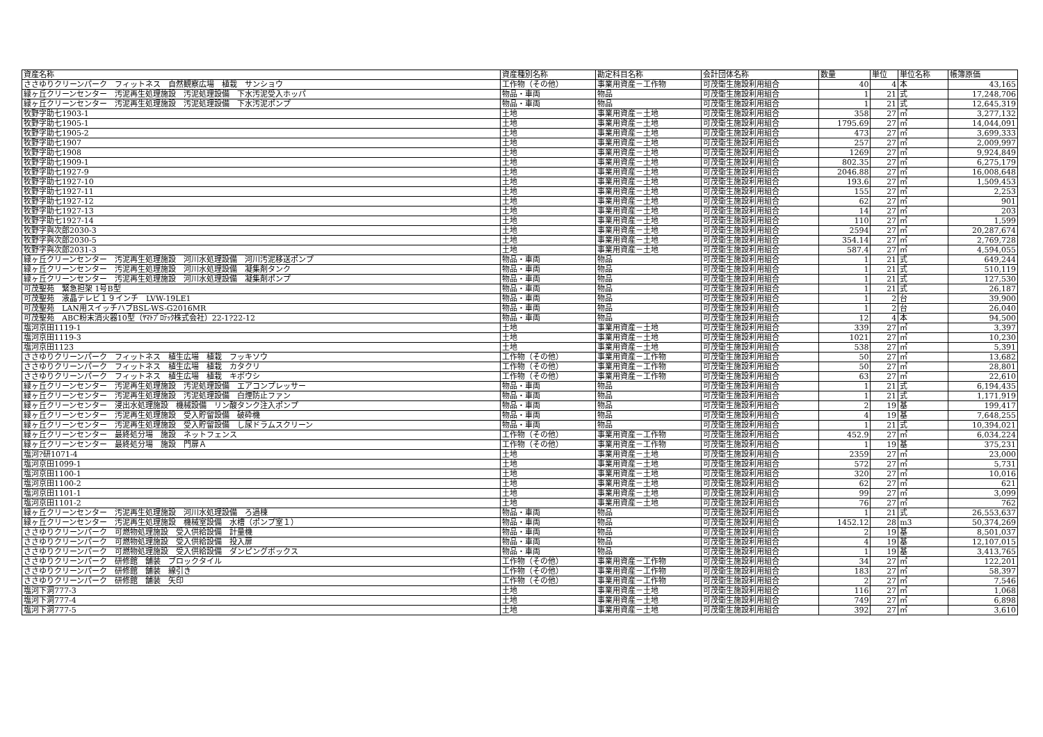| 資産名称 | 資産種別名称 | 勘定科目名称 | 会計団体名称 | 数量 | 単位 | 単位名称 | 帳簿原価 |
| --- | --- | --- | --- | --- | --- | --- | --- |
| ささゆりクリーンパーク フィットネス 自然観察広場 植栽 サンショウ | 工作物（その他） | 事業用資産－工作物 | 可茂衛生施設利用組合 | 40 | 4 | 本 | 43,165 |
| 緑ヶ丘クリーンセンター 汚泥再生処理施設 汚泥処理設備 下水汚泥受入ホッパ | 物品・車両 | 物品 | 可茂衛生施設利用組合 | 1 | 21 | 式 | 17,248,706 |
| 緑ヶ丘クリーンセンター 汚泥再生処理施設 汚泥処理設備 下水汚泥ポンプ | 物品・車両 | 物品 | 可茂衛生施設利用組合 | 1 | 21 | 式 | 12,645,319 |
| 牧野字助七1903-1 | 土地 | 事業用資産－土地 | 可茂衛生施設利用組合 | 358 | 27 | ㎡ | 3,277,132 |
| 牧野字助七1905-1 | 土地 | 事業用資産－土地 | 可茂衛生施設利用組合 | 1795.69 | 27 | ㎡ | 14,044,091 |
| 牧野字助七1905-2 | 土地 | 事業用資産－土地 | 可茂衛生施設利用組合 | 473 | 27 | ㎡ | 3,699,333 |
| 牧野字助七1907 | 土地 | 事業用資産－土地 | 可茂衛生施設利用組合 | 257 | 27 | ㎡ | 2,009,997 |
| 牧野字助七1908 | 土地 | 事業用資産－土地 | 可茂衛生施設利用組合 | 1269 | 27 | ㎡ | 9,924,849 |
| 牧野字助七1909-1 | 土地 | 事業用資産－土地 | 可茂衛生施設利用組合 | 802.35 | 27 | ㎡ | 6,275,179 |
| 牧野字助七1927-9 | 土地 | 事業用資産－土地 | 可茂衛生施設利用組合 | 2046.88 | 27 | ㎡ | 16,008,648 |
| 牧野字助七1927-10 | 土地 | 事業用資産－土地 | 可茂衛生施設利用組合 | 193.6 | 27 | ㎡ | 1,509,453 |
| 牧野字助七1927-11 | 土地 | 事業用資産－土地 | 可茂衛生施設利用組合 | 155 | 27 | ㎡ | 2,253 |
| 牧野字助七1927-12 | 土地 | 事業用資産－土地 | 可茂衛生施設利用組合 | 62 | 27 | ㎡ | 901 |
| 牧野字助七1927-13 | 土地 | 事業用資産－土地 | 可茂衛生施設利用組合 | 14 | 27 | ㎡ | 203 |
| 牧野字助七1927-14 | 土地 | 事業用資産－土地 | 可茂衛生施設利用組合 | 110 | 27 | ㎡ | 1,599 |
| 牧野字與次郎2030-3 | 土地 | 事業用資産－土地 | 可茂衛生施設利用組合 | 2594 | 27 | ㎡ | 20,287,674 |
| 牧野字與次郎2030-5 | 土地 | 事業用資産－土地 | 可茂衛生施設利用組合 | 354.14 | 27 | ㎡ | 2,769,728 |
| 牧野字與次郎2031-3 | 土地 | 事業用資産－土地 | 可茂衛生施設利用組合 | 587.4 | 27 | ㎡ | 4,594,055 |
| 緑ヶ丘クリーンセンター 汚泥再生処理施設 河川水処理設備 河川汚泥移送ポンプ | 物品・車両 | 物品 | 可茂衛生施設利用組合 | 1 | 21 | 式 | 649,244 |
| 緑ヶ丘クリーンセンター 汚泥再生処理施設 河川水処理設備 凝集剤タンク | 物品・車両 | 物品 | 可茂衛生施設利用組合 | 1 | 21 | 式 | 510,119 |
| 緑ヶ丘クリーンセンター 汚泥再生処理施設 河川水処理設備 凝集剤ポンプ | 物品・車両 | 物品 | 可茂衛生施設利用組合 | 1 | 21 | 式 | 127,530 |
| 可茂聖苑 緊急担架 1号B型 | 物品・車両 | 物品 | 可茂衛生施設利用組合 | 1 | 21 | 式 | 26,187 |
| 可茂聖苑 液晶テレビ１９インチ LVW-19LE1 | 物品・車両 | 物品 | 可茂衛生施設利用組合 | 1 | 2 | 台 | 39,900 |
| 可茂聖苑 LAN用スイッチハブBSL-WS-G2016MR | 物品・車両 | 物品 | 可茂衛生施設利用組合 | 1 | 2 | 台 | 26,040 |
| 可茂聖苑 ABC粉末消火器10型（ﾔﾏﾄﾌﾟﾛﾃｯｸ株式会社）22-1?22-12 | 物品・車両 | 物品 | 可茂衛生施設利用組合 | 12 | 4 | 本 | 94,500 |
| 塩河京田1119-1 | 土地 | 事業用資産－土地 | 可茂衛生施設利用組合 | 339 | 27 | ㎡ | 3,397 |
| 塩河京田1119-3 | 土地 | 事業用資産－土地 | 可茂衛生施設利用組合 | 1021 | 27 | ㎡ | 10,230 |
| 塩河京田1123 | 土地 | 事業用資産－土地 | 可茂衛生施設利用組合 | 538 | 27 | ㎡ | 5,391 |
| ささゆりクリーンパーク フィットネス 植生広場 植栽 フッキソウ | 工作物（その他） | 事業用資産－工作物 | 可茂衛生施設利用組合 | 50 | 27 | ㎡ | 13,682 |
| ささゆりクリーンパーク フィットネス 植生広場 植栽 カタクリ | 工作物（その他） | 事業用資産－工作物 | 可茂衛生施設利用組合 | 50 | 27 | ㎡ | 28,801 |
| ささゆりクリーンパーク フィットネス 植生広場 植栽 キボウシ | 工作物（その他） | 事業用資産－工作物 | 可茂衛生施設利用組合 | 63 | 27 | ㎡ | 22,610 |
| 緑ヶ丘クリーンセンター 汚泥再生処理施設 汚泥処理設備 エアコンプレッサー | 物品・車両 | 物品 | 可茂衛生施設利用組合 | 1 | 21 | 式 | 6,194,435 |
| 緑ヶ丘クリーンセンター 汚泥再生処理施設 汚泥処理設備 白煙防止ファン | 物品・車両 | 物品 | 可茂衛生施設利用組合 | 1 | 21 | 式 | 1,171,919 |
| 緑ヶ丘クリーンセンター 浸出水処理施設 機械設備 リン酸タンク注入ポンプ | 物品・車両 | 物品 | 可茂衛生施設利用組合 | 2 | 19 | 基 | 199,417 |
| 緑ヶ丘クリーンセンター 汚泥再生処理施設 受入貯留設備 破砕機 | 物品・車両 | 物品 | 可茂衛生施設利用組合 | 4 | 19 | 基 | 7,648,255 |
| 緑ヶ丘クリーンセンター 汚泥再生処理施設 受入貯留設備 し尿ドラムスクリーン | 物品・車両 | 物品 | 可茂衛生施設利用組合 | 1 | 21 | 式 | 10,394,021 |
| 緑ヶ丘クリーンセンター 最終処分場 施設 ネットフェンス | 工作物（その他） | 事業用資産－工作物 | 可茂衛生施設利用組合 | 452.9 | 27 | ㎡ | 6,034,224 |
| 緑ヶ丘クリーンセンター 最終処分場 施設 門扉Ａ | 工作物（その他） | 事業用資産－工作物 | 可茂衛生施設利用組合 | 1 | 19 | 基 | 375,231 |
| 塩河?研1071-4 | 土地 | 事業用資産－土地 | 可茂衛生施設利用組合 | 2359 | 27 | ㎡ | 23,000 |
| 塩河京田1099-1 | 土地 | 事業用資産－土地 | 可茂衛生施設利用組合 | 572 | 27 | ㎡ | 5,731 |
| 塩河京田1100-1 | 土地 | 事業用資産－土地 | 可茂衛生施設利用組合 | 320 | 27 | ㎡ | 10,016 |
| 塩河京田1100-2 | 土地 | 事業用資産－土地 | 可茂衛生施設利用組合 | 62 | 27 | ㎡ | 621 |
| 塩河京田1101-1 | 土地 | 事業用資産－土地 | 可茂衛生施設利用組合 | 99 | 27 | ㎡ | 3,099 |
| 塩河京田1101-2 | 土地 | 事業用資産－土地 | 可茂衛生施設利用組合 | 76 | 27 | ㎡ | 762 |
| 緑ヶ丘クリーンセンター 汚泥再生処理施設 河川水処理設備 ろ過棟 | 物品・車両 | 物品 | 可茂衛生施設利用組合 | 1 | 21 | 式 | 26,553,637 |
| 緑ヶ丘クリーンセンター 汚泥再生処理施設 機械室設備 水槽（ポンプ室１） | 物品・車両 | 物品 | 可茂衛生施設利用組合 | 1452.12 | 28 | m3 | 50,374,269 |
| ささゆりクリーンパーク 可燃物処理施設 受入供給設備 計量機 | 物品・車両 | 物品 | 可茂衛生施設利用組合 | 2 | 19 | 基 | 8,501,037 |
| ささゆりクリーンパーク 可燃物処理施設 受入供給設備 投入扉 | 物品・車両 | 物品 | 可茂衛生施設利用組合 | 4 | 19 | 基 | 12,107,015 |
| ささゆりクリーンパーク 可燃物処理施設 受入供給設備 ダンピングボックス | 物品・車両 | 物品 | 可茂衛生施設利用組合 | 1 | 19 | 基 | 3,413,765 |
| ささゆりクリーンパーク 研修館 舗装 ブロックタイル | 工作物（その他） | 事業用資産－工作物 | 可茂衛生施設利用組合 | 34 | 27 | ㎡ | 122,201 |
| ささゆりクリーンパーク 研修館 舗装 線引き | 工作物（その他） | 事業用資産－工作物 | 可茂衛生施設利用組合 | 183 | 27 | ㎡ | 58,397 |
| ささゆりクリーンパーク 研修館 舗装 矢印 | 工作物（その他） | 事業用資産－工作物 | 可茂衛生施設利用組合 | 2 | 27 | ㎡ | 7,546 |
| 塩河下洞777-3 | 土地 | 事業用資産－土地 | 可茂衛生施設利用組合 | 116 | 27 | ㎡ | 1,068 |
| 塩河下洞777-4 | 土地 | 事業用資産－土地 | 可茂衛生施設利用組合 | 749 | 27 | ㎡ | 6,898 |
| 塩河下洞777-5 | 土地 | 事業用資産－土地 | 可茂衛生施設利用組合 | 392 | 27 | ㎡ | 3,610 |